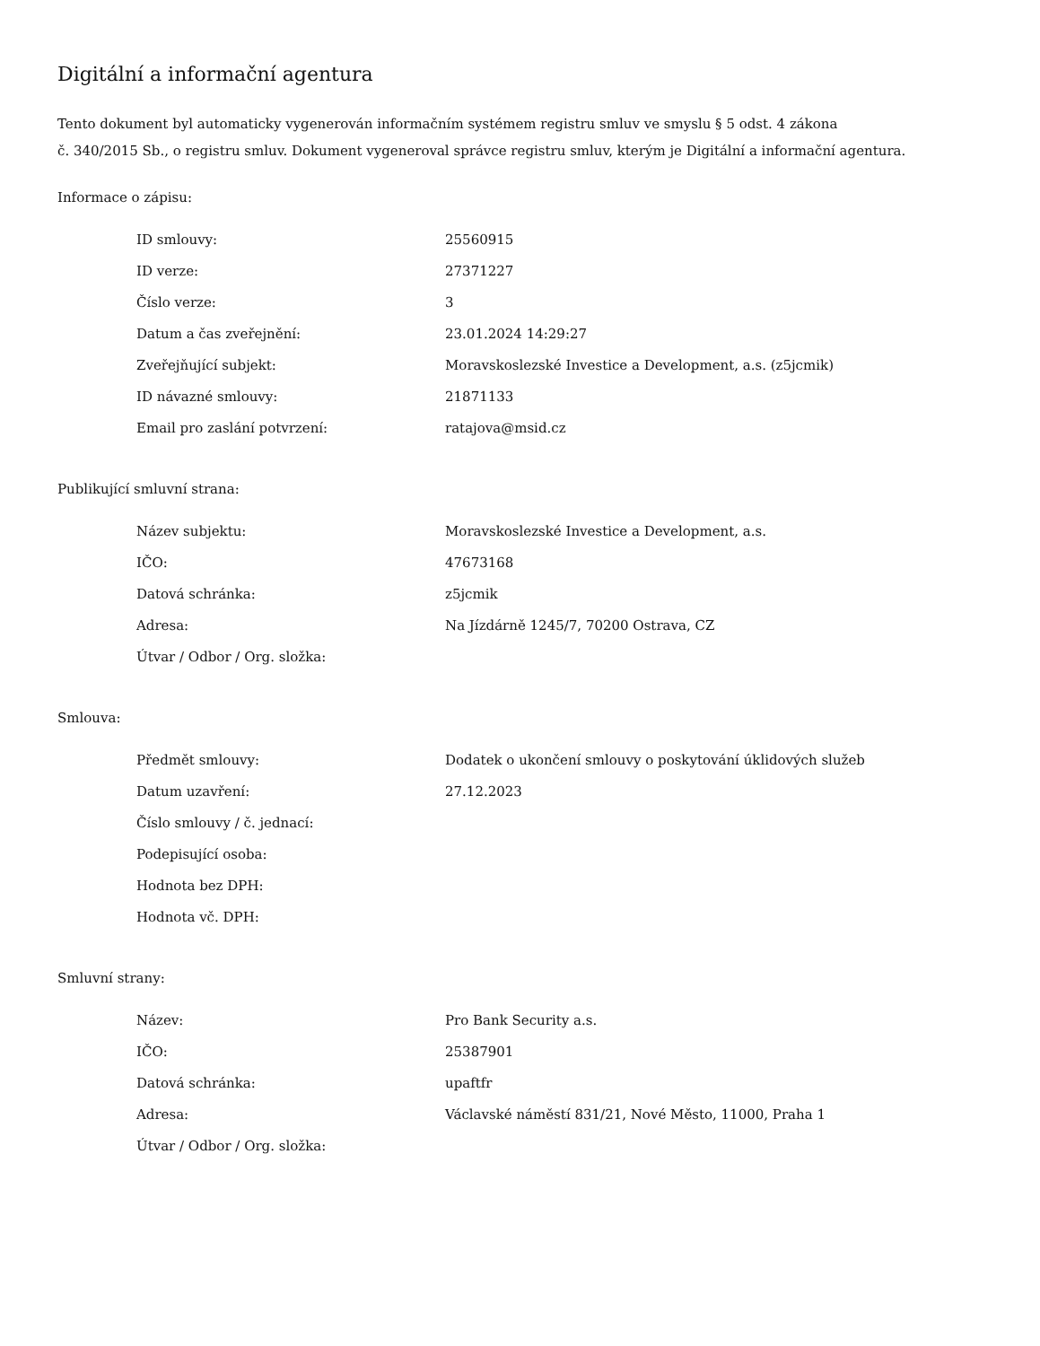Digitální a informační agentura
Tento dokument byl automaticky vygenerován informačním systémem registru smluv ve smyslu § 5 odst. 4 zákona
č. 340/2015 Sb., o registru smluv. Dokument vygeneroval správce registru smluv, kterým je Digitální a informační agentura.
Informace o zápisu:
| ID smlouvy: | 25560915 |
| ID verze: | 27371227 |
| Číslo verze: | 3 |
| Datum a čas zveřejnění: | 23.01.2024 14:29:27 |
| Zveřejňující subjekt: | Moravskoslezské Investice a Development, a.s. (z5jcmik) |
| ID návazné smlouvy: | 21871133 |
| Email pro zaslání potvrzení: | ratajova@msid.cz |
Publikující smluvní strana:
| Název subjektu: | Moravskoslezské Investice a Development, a.s. |
| IČO: | 47673168 |
| Datová schránka: | z5jcmik |
| Adresa: | Na Jízdárně 1245/7, 70200 Ostrava, CZ |
| Útvar / Odbor / Org. složka: | |
Smlouva:
| Předmět smlouvy: | Dodatek o ukončení smlouvy o poskytování úklidových služeb |
| Datum uzavření: | 27.12.2023 |
| Číslo smlouvy / č. jednací: | |
| Podepisující osoba: | |
| Hodnota bez DPH: | |
| Hodnota vč. DPH: | |
Smluvní strany:
| Název: | Pro Bank Security a.s. |
| IČO: | 25387901 |
| Datová schránka: | upaftfr |
| Adresa: | Václavské náměstí 831/21, Nové Město, 11000, Praha 1 |
| Útvar / Odbor / Org. složka: | |